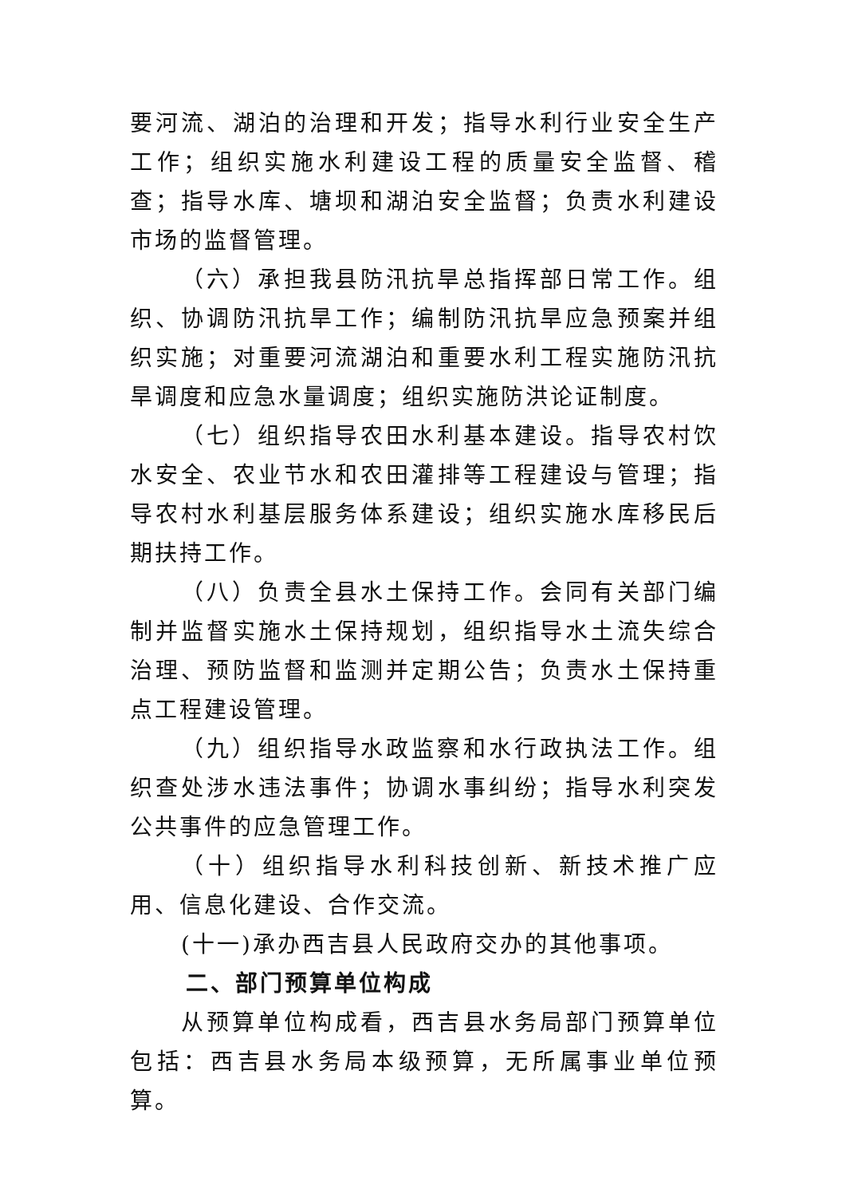要河流、湖泊的治理和开发；指导水利行业安全生产工作；组织实施水利建设工程的质量安全监督、稽查；指导水库、塘坝和湖泊安全监督；负责水利建设市场的监督管理。
（六）承担我县防汛抗旱总指挥部日常工作。组织、协调防汛抗旱工作；编制防汛抗旱应急预案并组织实施；对重要河流湖泊和重要水利工程实施防汛抗旱调度和应急水量调度；组织实施防洪论证制度。
（七）组织指导农田水利基本建设。指导农村饮水安全、农业节水和农田灌排等工程建设与管理；指导农村水利基层服务体系建设；组织实施水库移民后期扶持工作。
（八）负责全县水土保持工作。会同有关部门编制并监督实施水土保持规划，组织指导水土流失综合治理、预防监督和监测并定期公告；负责水土保持重点工程建设管理。
（九）组织指导水政监察和水行政执法工作。组织查处涉水违法事件；协调水事纠纷；指导水利突发公共事件的应急管理工作。
（十）组织指导水利科技创新、新技术推广应用、信息化建设、合作交流。
(十一)承办西吉县人民政府交办的其他事项。
二、部门预算单位构成
从预算单位构成看，西吉县水务局部门预算单位包括：西吉县水务局本级预算，无所属事业单位预算。